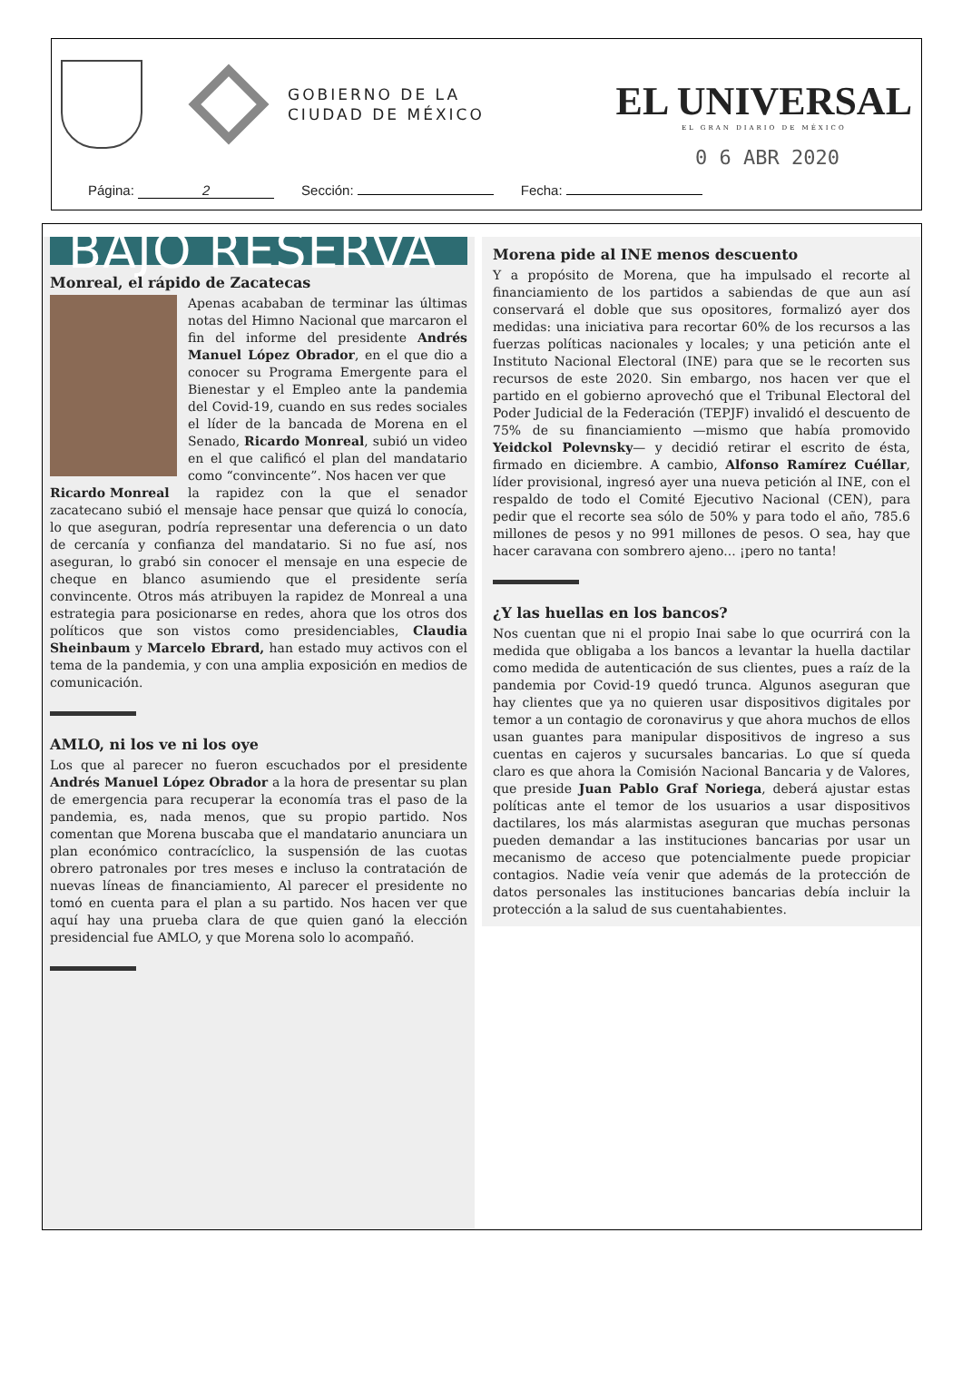GOBIERNO DE LA
CIUDAD DE MÉXICO
EL UNIVERSAL
EL GRAN DIARIO DE MÉXICO
0 6 ABR 2020
Página: 2 Sección: Fecha:
BAJO RESERVA
Monreal, el rápido de Zacatecas
Apenas acababan de terminar las últimas notas del Himno Nacional que marcaron el fin del informe del presidente Andrés Manuel López Obrador, en el que dio a conocer su Programa Emergente para el Bienestar y el Empleo ante la pandemia del Covid-19, cuando en sus redes sociales el líder de la bancada de Morena en el Senado, Ricardo Monreal, subió un video en el que calificó el plan del mandatario como “convincente”. Nos hacen ver que
Ricardo Monreal
la rapidez con la que el senador zacatecano subió el mensaje hace pensar que quizá lo conocía, lo que aseguran, podría representar una deferencia o un dato de cercanía y confianza del mandatario. Si no fue así, nos aseguran, lo grabó sin conocer el mensaje en una especie de cheque en blanco asumiendo que el presidente sería convincente. Otros más atribuyen la rapidez de Monreal a una estrategia para posicionarse en redes, ahora que los otros dos políticos que son vistos como presidenciables, Claudia Sheinbaum y Marcelo Ebrard, han estado muy activos con el tema de la pandemia, y con una amplia exposición en medios de comunicación.
AMLO, ni los ve ni los oye
Los que al parecer no fueron escuchados por el presidente Andrés Manuel López Obrador a la hora de presentar su plan de emergencia para recuperar la economía tras el paso de la pandemia, es, nada menos, que su propio partido. Nos comentan que Morena buscaba que el mandatario anunciara un plan económico contracíclico, la suspensión de las cuotas obrero patronales por tres meses e incluso la contratación de nuevas líneas de financiamiento, Al parecer el presidente no tomó en cuenta para el plan a su partido. Nos hacen ver que aquí hay una prueba clara de que quien ganó la elección presidencial fue AMLO, y que Morena solo lo acompañó.
Morena pide al INE menos descuento
Y a propósito de Morena, que ha impulsado el recorte al financiamiento de los partidos a sabiendas de que aun así conservará el doble que sus opositores, formalizó ayer dos medidas: una iniciativa para recortar 60% de los recursos a las fuerzas políticas nacionales y locales; y una petición ante el Instituto Nacional Electoral (INE) para que se le recorten sus recursos de este 2020. Sin embargo, nos hacen ver que el partido en el gobierno aprovechó que el Tribunal Electoral del Poder Judicial de la Federación (TEPJF) invalidó el descuento de 75% de su financiamiento —mismo que había promovido Yeidckol Polevnsky— y decidió retirar el escrito de ésta, firmado en diciembre. A cambio, Alfonso Ramírez Cuéllar, líder provisional, ingresó ayer una nueva petición al INE, con el respaldo de todo el Comité Ejecutivo Nacional (CEN), para pedir que el recorte sea sólo de 50% y para todo el año, 785.6 millones de pesos y no 991 millones de pesos. O sea, hay que hacer caravana con sombrero ajeno... ¡pero no tanta!
¿Y las huellas en los bancos?
Nos cuentan que ni el propio Inai sabe lo que ocurrirá con la medida que obligaba a los bancos a levantar la huella dactilar como medida de autenticación de sus clientes, pues a raíz de la pandemia por Covid-19 quedó trunca. Algunos aseguran que hay clientes que ya no quieren usar dispositivos digitales por temor a un contagio de coronavirus y que ahora muchos de ellos usan guantes para manipular dispositivos de ingreso a sus cuentas en cajeros y sucursales bancarias. Lo que sí queda claro es que ahora la Comisión Nacional Bancaria y de Valores, que preside Juan Pablo Graf Noriega, deberá ajustar estas políticas ante el temor de los usuarios a usar dispositivos dactilares, los más alarmistas aseguran que muchas personas pueden demandar a las instituciones bancarias por usar un mecanismo de acceso que potencialmente puede propiciar contagios. Nadie veía venir que además de la protección de datos personales las instituciones bancarias debía incluir la protección a la salud de sus cuentahabientes.